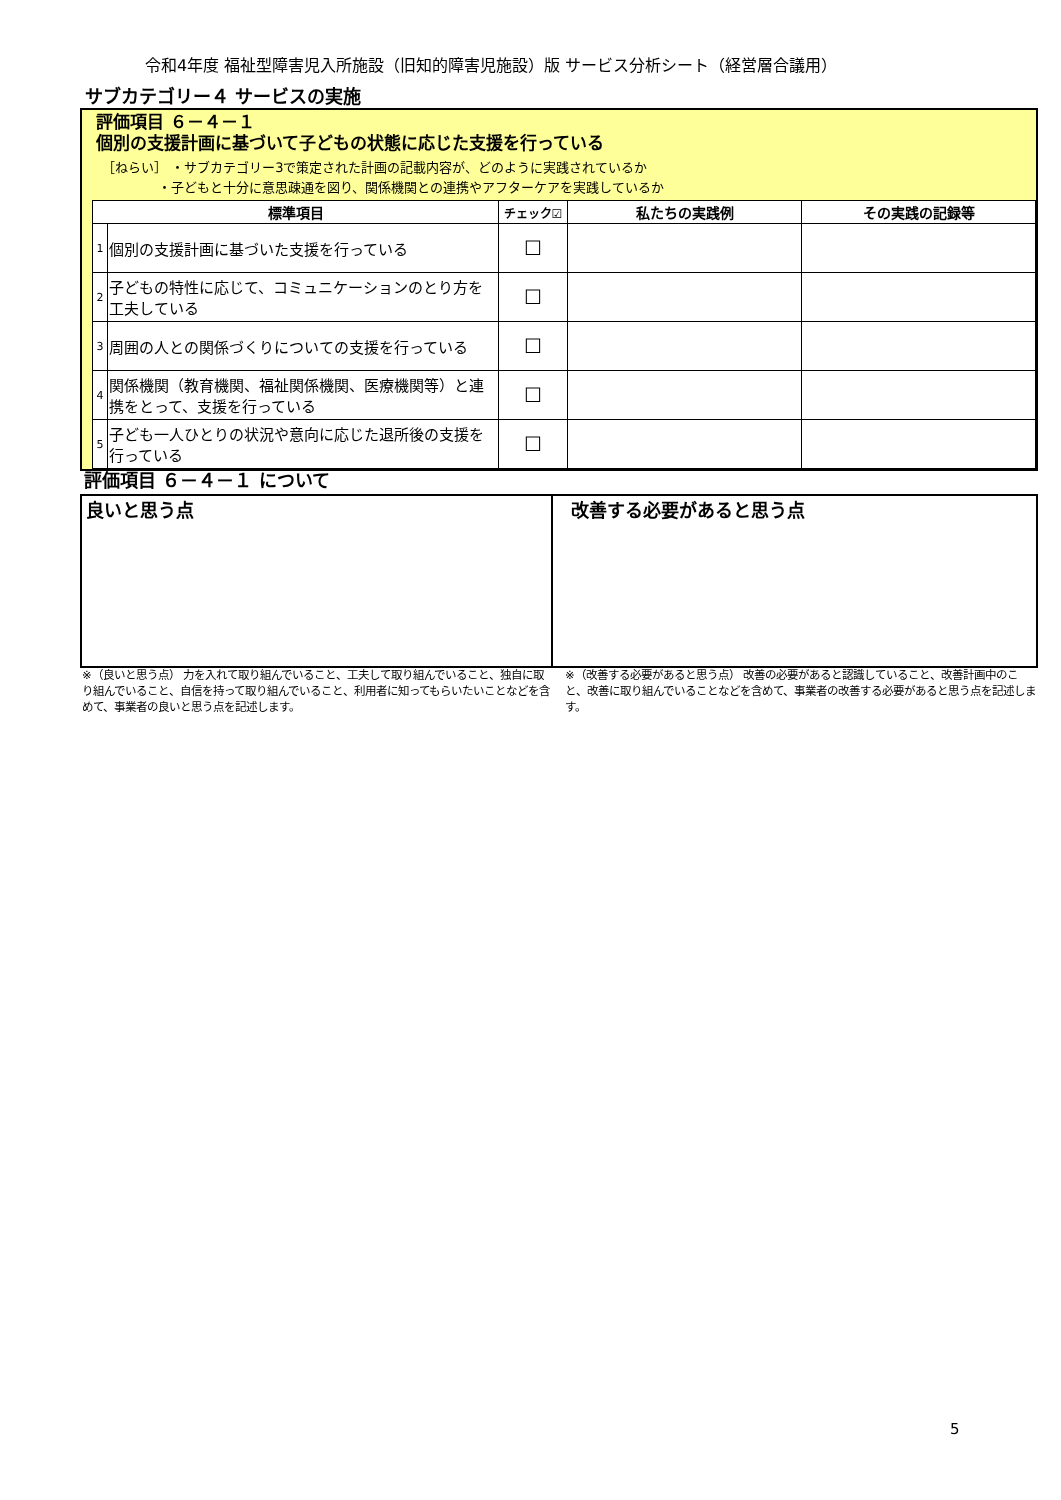令和4年度 福祉型障害児入所施設（旧知的障害児施設）版 サービス分析シート（経営層合議用）
サブカテゴリー４ サービスの実施
評価項目 ６－４－１
個別の支援計画に基づいて子どもの状態に応じた支援を行っている
［ねらい］ ・サブカテゴリー3で策定された計画の記載内容が、どのように実践されているか
　　　　 ・子どもと十分に意思疎通を図り、関係機関との連携やアフターケアを実践しているか
| 標準項目 | | チェック☑ | 私たちの実践例 | その実践の記録等 |
| --- | --- | --- | --- | --- |
| 1 | 個別の支援計画に基づいた支援を行っている | ☐ | | |
| 2 | 子どもの特性に応じて、コミュニケーションのとり方を工夫している | ☐ | | |
| 3 | 周囲の人との関係づくりについての支援を行っている | ☐ | | |
| 4 | 関係機関（教育機関、福祉関係機関、医療機関等）と連携をとって、支援を行っている | ☐ | | |
| 5 | 子ども一人ひとりの状況や意向に応じた退所後の支援を行っている | ☐ | | |
評価項目 ６－４－１ について
良いと思う点 改善する必要があると思う点
※（良いと思う点） 力を入れて取り組んでいること、工夫して取り組んでいること、独自に取り組んでいること、自信を持って取り組んでいること、利用者に知ってもらいたいことなどを含めて、事業者の良いと思う点を記述します。
※（改善する必要があると思う点） 改善の必要があると認識していること、改善計画中のこと、改善に取り組んでいることなどを含めて、事業者の改善する必要があると思う点を記述します。
5